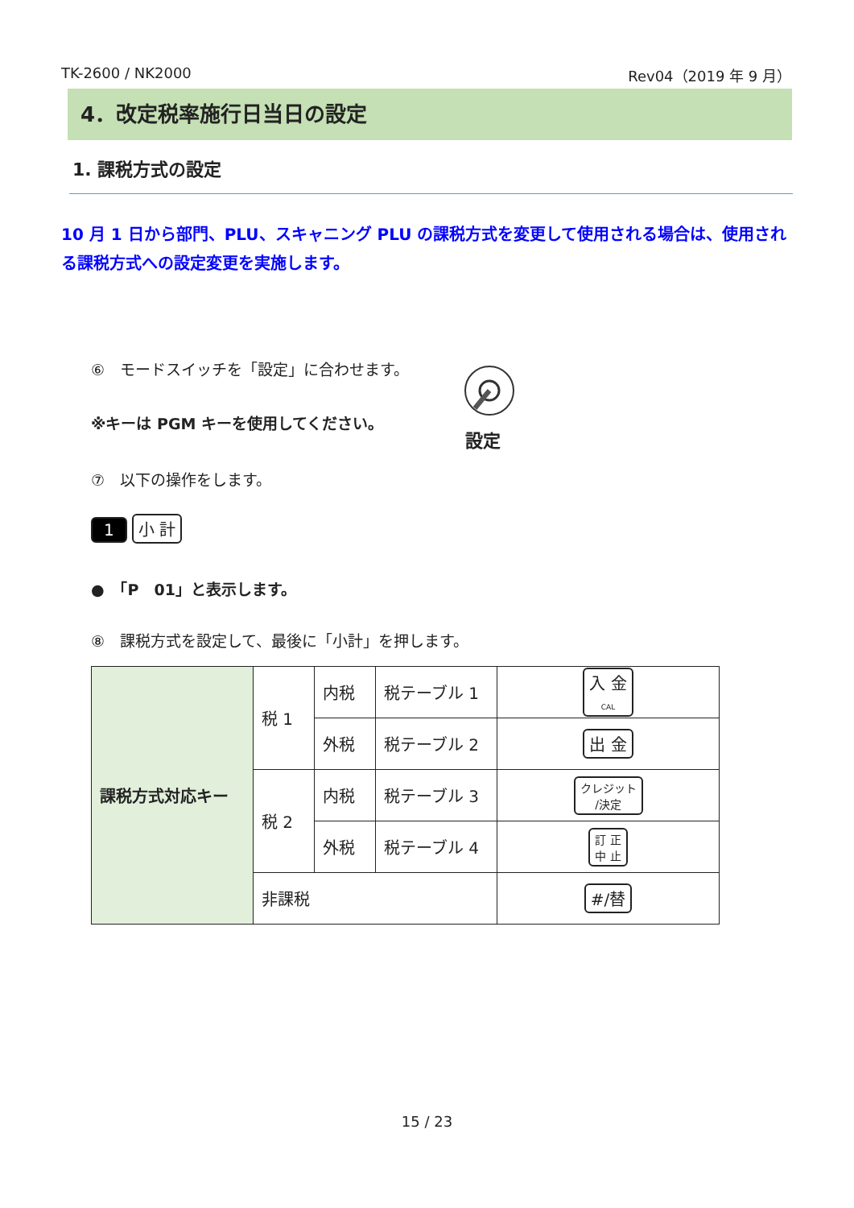TK-2600 / NK2000 Rev04（2019 年 9 月）
4．改定税率施行日当日の設定
1. 課税方式の設定
10 月 1 日から部門、PLU、スキャニング PLU の課税方式を変更して使用される場合は、使用される課税方式への設定変更を実施します。
⑥　モードスイッチを「設定」に合わせます。
※キーは PGM キーを使用してください。
設定
⑦　以下の操作をします。
1 小 計
●　「P　01」と表示します。
⑧　課税方式を設定して、最後に「小計」を押します。
| 課税方式対応キー | 税 1 | 内税 | 税テーブル 1 | 入 金 CAL |
| | | 外税 | 税テーブル 2 | 出 金 |
| | 税 2 | 内税 | 税テーブル 3 | クレジット /決定 |
| | | 外税 | 税テーブル 4 | 訂 正 中 止 |
| | 非課税 | | | #/替 |
15 / 23